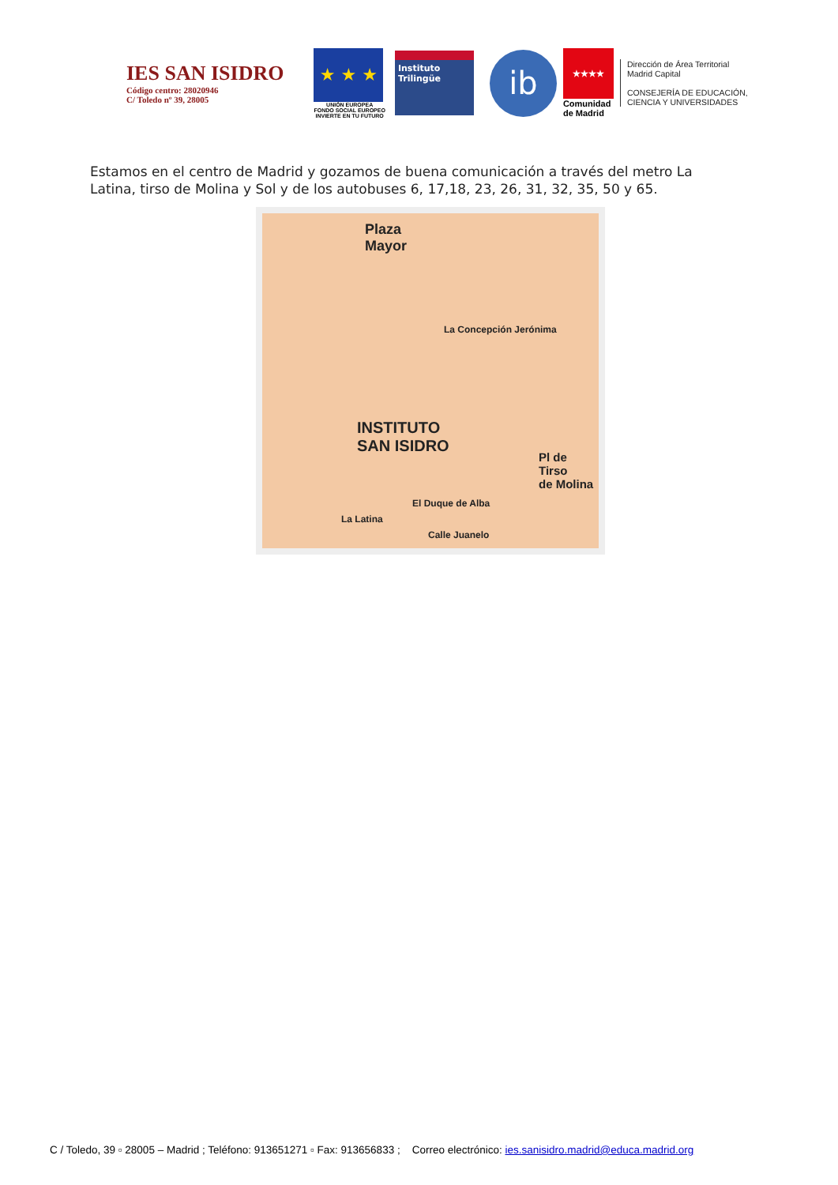IES SAN ISIDRO
Código centro: 28020946
C/ Toledo nº 39, 28005
★ ★ ★
UNIÓN EUROPEA
FONDO SOCIAL EUROPEO
INVIERTE EN TU FUTURO
Instituto
Trilingüe
ib
★★★★
Comunidad
de Madrid
Dirección de Área Territorial
Madrid Capital
CONSEJERÍA DE EDUCACIÓN,
CIENCIA Y UNIVERSIDADES
Estamos en el centro de Madrid y gozamos de buena comunicación a través del metro La Latina, tirso de Molina y Sol y de los autobuses 6, 17,18, 23, 26, 31, 32, 35, 50 y 65.
Plaza
Mayor
La Concepción Jerónima
INSTITUTO
SAN ISIDRO
Pl de Tirso
de Molina
La Latina
Calle Juanelo
El Duque de Alba
C / Toledo, 39 ▫ 28005 – Madrid ; Teléfono: 913651271 ▫ Fax: 913656833 ; Correo electrónico: ies.sanisidro.madrid@educa.madrid.org